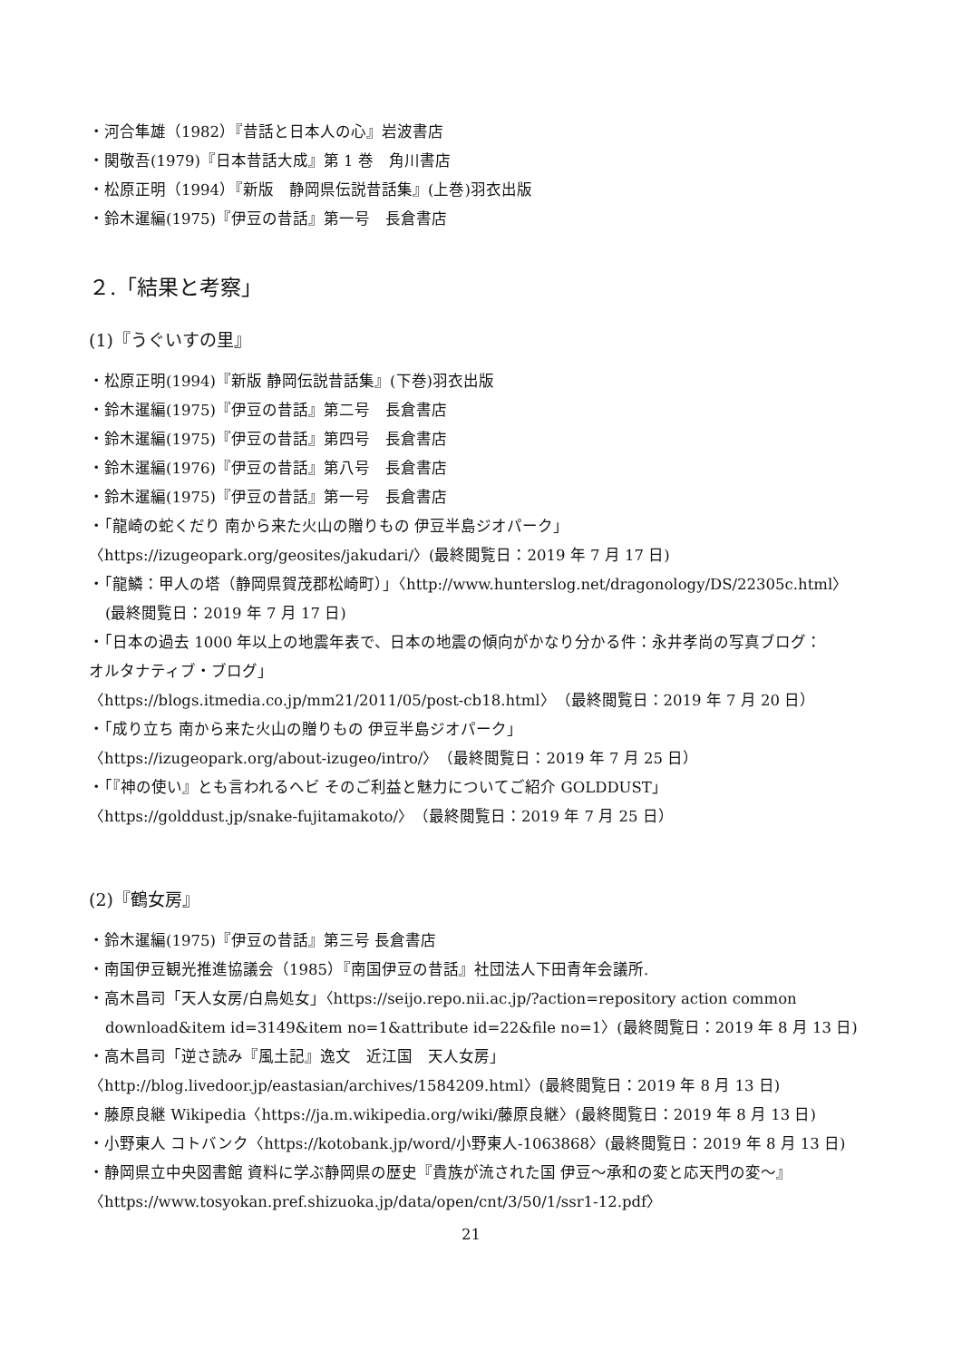・河合隼雄（1982）『昔話と日本人の心』岩波書店
・関敬吾(1979)『日本昔話大成』第 1 巻　角川書店
・松原正明（1994）『新版　静岡県伝説昔話集』(上巻)羽衣出版
・鈴木暹編(1975)『伊豆の昔話』第一号　長倉書店
２.「結果と考察」
(1)『うぐいすの里』
・松原正明(1994)『新版 静岡伝説昔話集』(下巻)羽衣出版
・鈴木暹編(1975)『伊豆の昔話』第二号　長倉書店
・鈴木暹編(1975)『伊豆の昔話』第四号　長倉書店
・鈴木暹編(1976)『伊豆の昔話』第八号　長倉書店
・鈴木暹編(1975)『伊豆の昔話』第一号　長倉書店
・「龍崎の蛇くだり 南から来た火山の贈りもの 伊豆半島ジオパーク」
〈https://izugeopark.org/geosites/jakudari/〉(最終閲覧日：2019 年 7 月 17 日)
・「龍鱗：甲人の塔（静岡県賀茂郡松崎町）」〈http://www.hunterslog.net/dragonology/DS/22305c.html〉
(最終閲覧日：2019 年 7 月 17 日)
・「日本の過去 1000 年以上の地震年表で、日本の地震の傾向がかなり分かる件：永井孝尚の写真ブログ：
オルタナティブ・ブログ」
〈https://blogs.itmedia.co.jp/mm21/2011/05/post-cb18.html〉（最終閲覧日：2019 年 7 月 20 日）
・「成り立ち 南から来た火山の贈りもの 伊豆半島ジオパーク」
〈https://izugeopark.org/about-izugeo/intro/〉（最終閲覧日：2019 年 7 月 25 日）
・「『神の使い』とも言われるヘビ そのご利益と魅力についてご紹介 GOLDDUST」
〈https://golddust.jp/snake-fujitamakoto/〉（最終閲覧日：2019 年 7 月 25 日）
(2)『鶴女房』
・鈴木暹編(1975)『伊豆の昔話』第三号 長倉書店
・南国伊豆観光推進協議会（1985）『南国伊豆の昔話』社団法人下田青年会議所.
・高木昌司「天人女房/白鳥処女」〈https://seijo.repo.nii.ac.jp/?action=repository action common
download&item id=3149&item no=1&attribute id=22&file no=1〉(最終閲覧日：2019 年 8 月 13 日)
・高木昌司「逆さ読み『風土記』逸文　近江国　天人女房」
〈http://blog.livedoor.jp/eastasian/archives/1584209.html〉(最終閲覧日：2019 年 8 月 13 日)
・藤原良継 Wikipedia〈https://ja.m.wikipedia.org/wiki/藤原良継〉(最終閲覧日：2019 年 8 月 13 日)
・小野東人 コトバンク〈https://kotobank.jp/word/小野東人-1063868〉(最終閲覧日：2019 年 8 月 13 日)
・静岡県立中央図書館 資料に学ぶ静岡県の歴史『貴族が流された国 伊豆～承和の変と応天門の変～』
〈https://www.tosyokan.pref.shizuoka.jp/data/open/cnt/3/50/1/ssr1-12.pdf〉
21